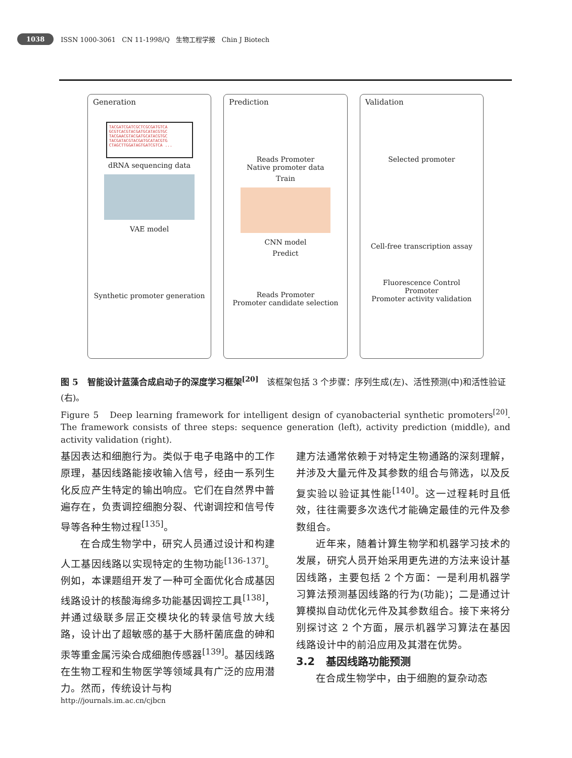1038 ISSN 1000-3061 CN 11-1998/Q 生物工程学报 Chin J Biotech
Generation
TACGATCGATCGCTCGCGATGTCA
GCGTCACGTACGATGCATACGTGC
TACGAACGTACGATGCATACGTGC
TACGATACGTACGATGCATACGTG
CTAGCTTGGATAGTGATCGTCA ...
dRNA sequencing data
VAE model
Synthetic promoter generation
Prediction
Reads Promoter
Native promoter data
Train
CNN model
Predict
Reads Promoter
Promoter candidate selection
Validation
Selected promoter
Cell-free transcription assay
Fluorescence Control
Promoter
Promoter activity validation
图 5 智能设计蓝藻合成启动子的深度学习框架<sup>[20]</sup> 该框架包括 3 个步骤：序列生成(左)、活性预测(中)和活性验证(右)。
Figure 5 Deep learning framework for intelligent design of cyanobacterial synthetic promoters<sup>[20]</sup>. The framework consists of three steps: sequence generation (left), activity prediction (middle), and activity validation (right).
基因表达和细胞行为。类似于电子电路中的工作原理，基因线路能接收输入信号，经由一系列生化反应产生特定的输出响应。它们在自然界中普遍存在，负责调控细胞分裂、代谢调控和信号传导等各种生物过程<sup>[135]</sup>。
  在合成生物学中，研究人员通过设计和构建人工基因线路以实现特定的生物功能<sup>[136-137]</sup>。例如，本课题组开发了一种可全面优化合成基因线路设计的核酸海绵多功能基因调控工具<sup>[138]</sup>，并通过级联多层正交模块化的转录信号放大线路，设计出了超敏感的基于大肠杆菌底盘的砷和汞等重金属污染合成细胞传感器<sup>[139]</sup>。基因线路在生物工程和生物医学等领域具有广泛的应用潜力。然而，传统设计与构
建方法通常依赖于对特定生物通路的深刻理解，并涉及大量元件及其参数的组合与筛选，以及反复实验以验证其性能<sup>[140]</sup>。这一过程耗时且低效，往往需要多次迭代才能确定最佳的元件及参数组合。
  近年来，随着计算生物学和机器学习技术的发展，研究人员开始采用更先进的方法来设计基因线路，主要包括 2 个方面：一是利用机器学习算法预测基因线路的行为(功能)；二是通过计算模拟自动优化元件及其参数组合。接下来将分别探讨这 2 个方面，展示机器学习算法在基因线路设计中的前沿应用及其潜在优势。
3.2 基因线路功能预测
  在合成生物学中，由于细胞的复杂动态
http://journals.im.ac.cn/cjbcn